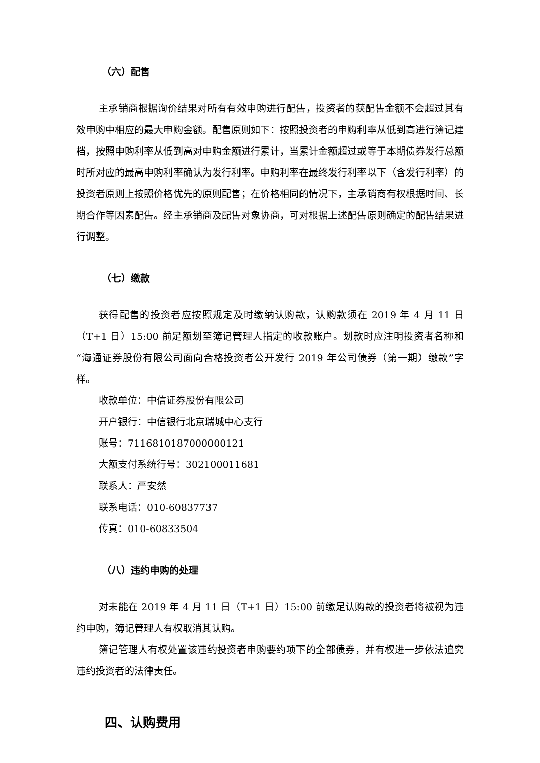（六）配售
主承销商根据询价结果对所有有效申购进行配售，投资者的获配售金额不会超过其有效申购中相应的最大申购金额。配售原则如下：按照投资者的申购利率从低到高进行簿记建档，按照申购利率从低到高对申购金额进行累计，当累计金额超过或等于本期债券发行总额时所对应的最高申购利率确认为发行利率。申购利率在最终发行利率以下（含发行利率）的投资者原则上按照价格优先的原则配售；在价格相同的情况下，主承销商有权根据时间、长期合作等因素配售。经主承销商及配售对象协商，可对根据上述配售原则确定的配售结果进行调整。
（七）缴款
获得配售的投资者应按照规定及时缴纳认购款，认购款须在 2019 年 4 月 11 日（T+1 日）15:00 前足额划至簿记管理人指定的收款账户。划款时应注明投资者名称和“海通证券股份有限公司面向合格投资者公开发行 2019 年公司债券（第一期）缴款”字样。
收款单位：中信证券股份有限公司
开户银行：中信银行北京瑞城中心支行
账号：7116810187000000121
大额支付系统行号：302100011681
联系人：严安然
联系电话：010-60837737
传真：010-60833504
（八）违约申购的处理
对未能在 2019 年 4 月 11 日（T+1 日）15:00 前缴足认购款的投资者将被视为违约申购，簿记管理人有权取消其认购。
簿记管理人有权处置该违约投资者申购要约项下的全部债券，并有权进一步依法追究违约投资者的法律责任。
四、认购费用